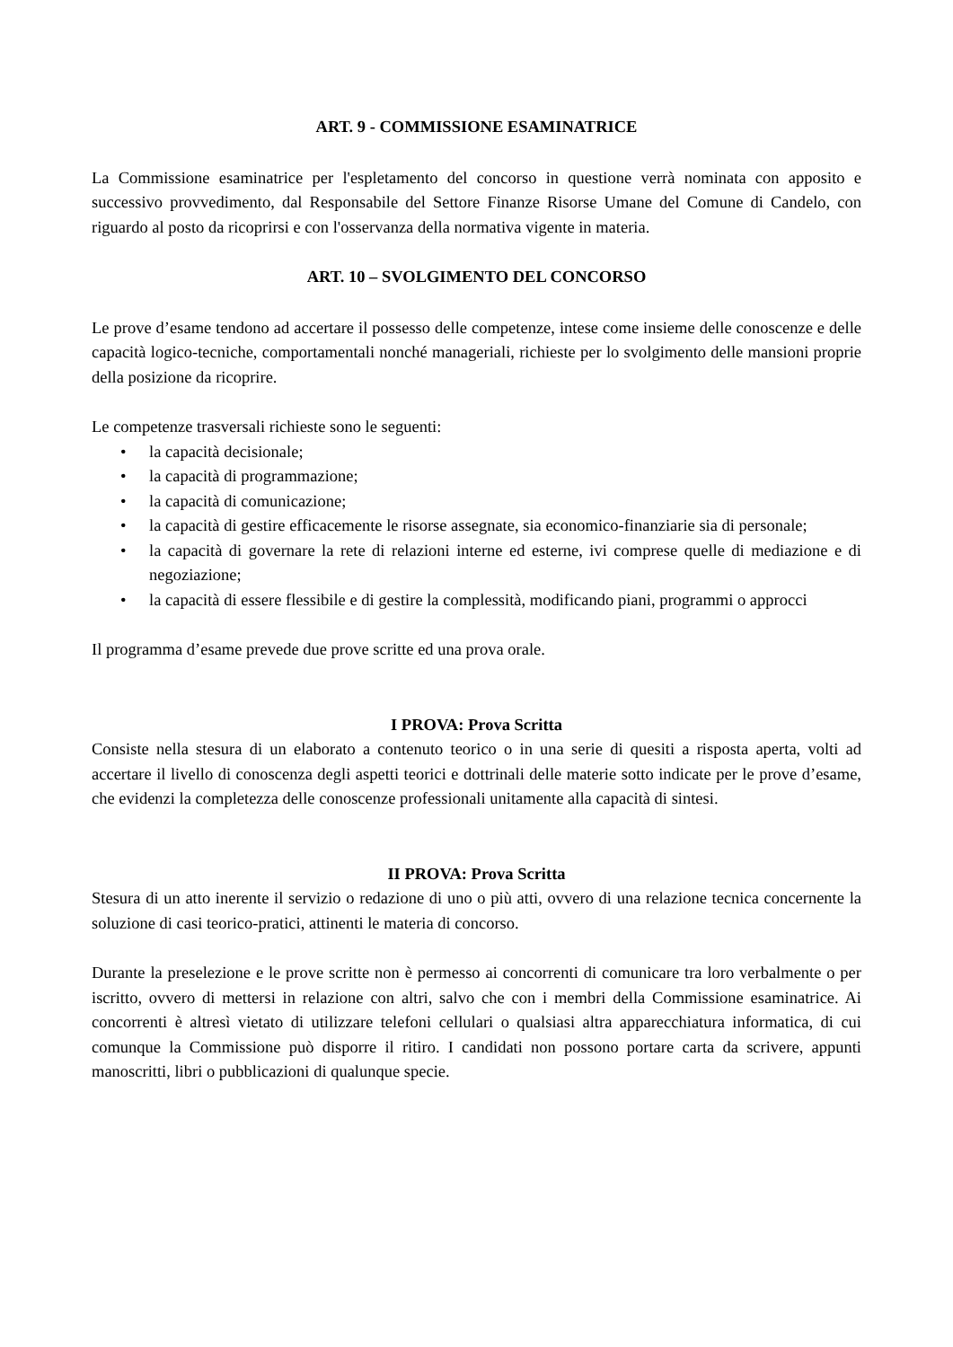ART. 9 - COMMISSIONE ESAMINATRICE
La Commissione esaminatrice per l'espletamento del concorso in questione verrà nominata con apposito e successivo provvedimento, dal Responsabile del Settore Finanze Risorse Umane del Comune di Candelo, con riguardo al posto da ricoprirsi e con l'osservanza della normativa vigente in materia.
ART. 10 – SVOLGIMENTO DEL CONCORSO
Le prove d’esame tendono ad accertare il possesso delle competenze, intese come insieme delle conoscenze e delle capacità logico-tecniche, comportamentali nonché manageriali, richieste per lo svolgimento delle mansioni proprie della posizione da ricoprire.
Le competenze trasversali richieste sono le seguenti:
• la capacità decisionale;
• la capacità di programmazione;
• la capacità di comunicazione;
• la capacità di gestire efficacemente le risorse assegnate, sia economico-finanziarie sia di personale;
• la capacità di governare la rete di relazioni interne ed esterne, ivi comprese quelle di mediazione e di negoziazione;
• la capacità di essere flessibile e di gestire la complessità, modificando piani, programmi o approcci
Il programma d’esame prevede due prove scritte ed una prova orale.
I PROVA: Prova Scritta
Consiste nella stesura di un elaborato a contenuto teorico o in una serie di quesiti a risposta aperta, volti ad accertare il livello di conoscenza degli aspetti teorici e dottrinali delle materie sotto indicate per le prove d’esame, che evidenzi la completezza delle conoscenze professionali unitamente alla capacità di sintesi.
II PROVA: Prova Scritta
Stesura di un atto inerente il servizio o redazione di uno o più atti, ovvero di una relazione tecnica concernente la soluzione di casi teorico-pratici, attinenti le materia di concorso.
Durante la preselezione e le prove scritte non è permesso ai concorrenti di comunicare tra loro verbalmente o per iscritto, ovvero di mettersi in relazione con altri, salvo che con i membri della Commissione esaminatrice. Ai concorrenti è altresì vietato di utilizzare telefoni cellulari o qualsiasi altra apparecchiatura informatica, di cui comunque la Commissione può disporre il ritiro. I candidati non possono portare carta da scrivere, appunti manoscritti, libri o pubblicazioni di qualunque specie.